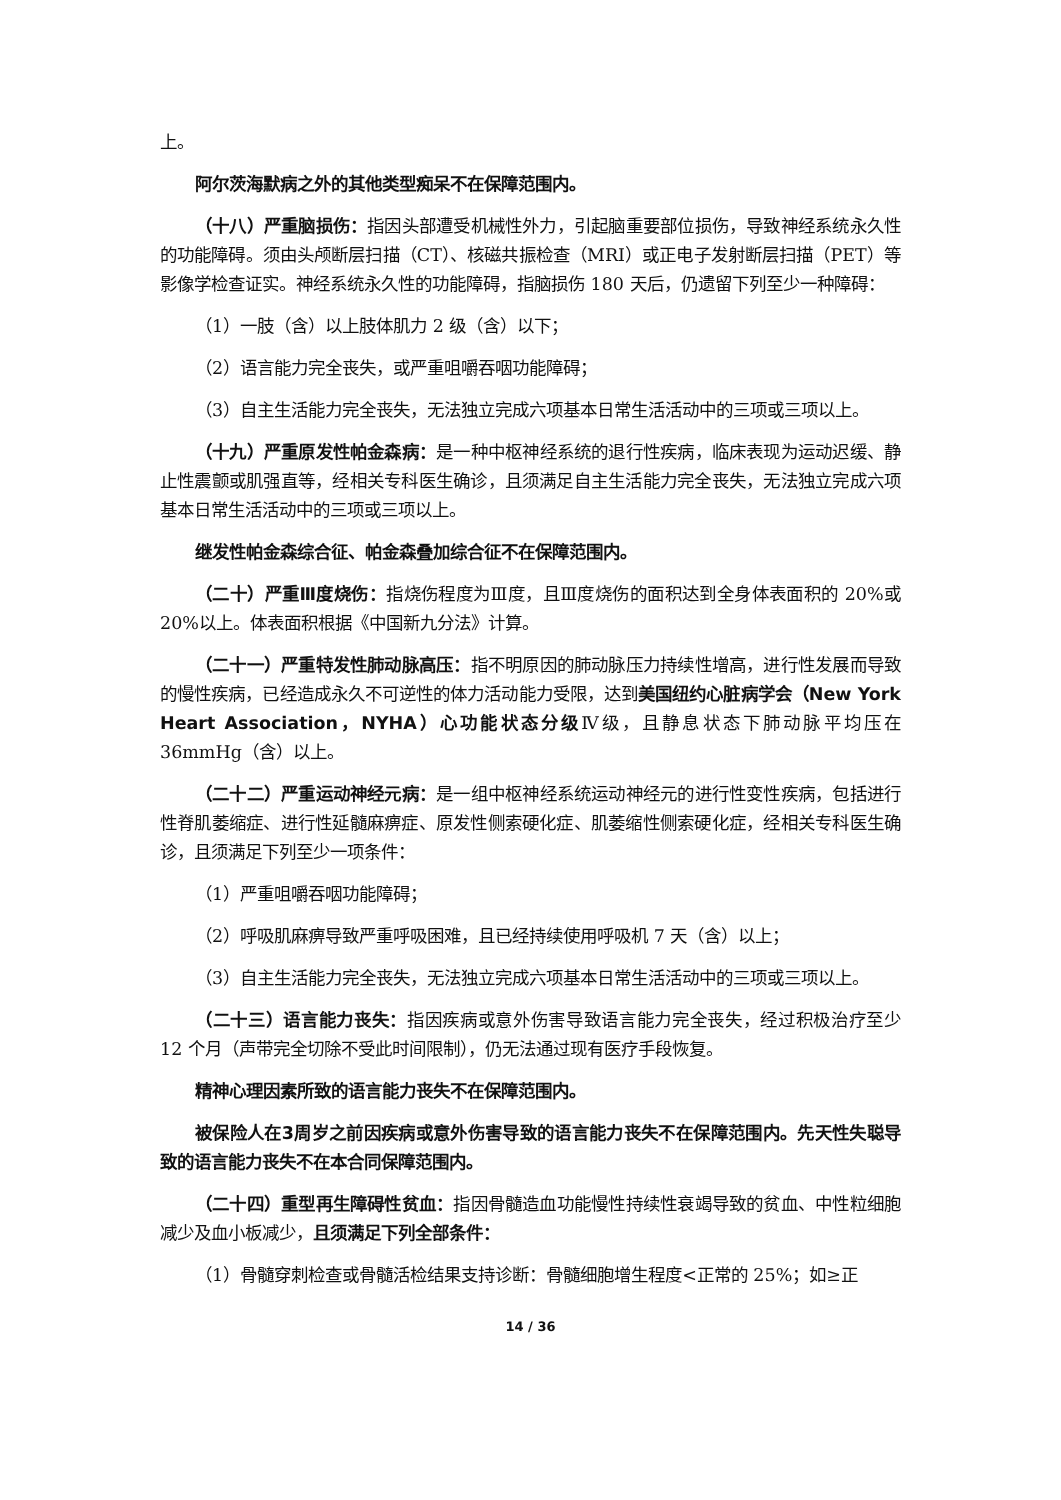上。
阿尔茨海默病之外的其他类型痴呆不在保障范围内。
（十八）严重脑损伤：指因头部遭受机械性外力，引起脑重要部位损伤，导致神经系统永久性的功能障碍。须由头颅断层扫描（CT）、核磁共振检查（MRI）或正电子发射断层扫描（PET）等影像学检查证实。神经系统永久性的功能障碍，指脑损伤 180 天后，仍遗留下列至少一种障碍：
（1）一肢（含）以上肢体肌力 2 级（含）以下；
（2）语言能力完全丧失，或严重咀嚼吞咽功能障碍；
（3）自主生活能力完全丧失，无法独立完成六项基本日常生活活动中的三项或三项以上。
（十九）严重原发性帕金森病：是一种中枢神经系统的退行性疾病，临床表现为运动迟缓、静止性震颤或肌强直等，经相关专科医生确诊，且须满足自主生活能力完全丧失，无法独立完成六项基本日常生活活动中的三项或三项以上。
继发性帕金森综合征、帕金森叠加综合征不在保障范围内。
（二十）严重Ⅲ度烧伤：指烧伤程度为Ⅲ度，且Ⅲ度烧伤的面积达到全身体表面积的 20%或 20%以上。体表面积根据《中国新九分法》计算。
（二十一）严重特发性肺动脉高压：指不明原因的肺动脉压力持续性增高，进行性发展而导致的慢性疾病，已经造成永久不可逆性的体力活动能力受限，达到美国纽约心脏病学会（New York Heart Association，NYHA）心功能状态分级Ⅳ级，且静息状态下肺动脉平均压在 36mmHg（含）以上。
（二十二）严重运动神经元病：是一组中枢神经系统运动神经元的进行性变性疾病，包括进行性脊肌萎缩症、进行性延髓麻痹症、原发性侧索硬化症、肌萎缩性侧索硬化症，经相关专科医生确诊，且须满足下列至少一项条件：
（1）严重咀嚼吞咽功能障碍；
（2）呼吸肌麻痹导致严重呼吸困难，且已经持续使用呼吸机 7 天（含）以上；
（3）自主生活能力完全丧失，无法独立完成六项基本日常生活活动中的三项或三项以上。
（二十三）语言能力丧失：指因疾病或意外伤害导致语言能力完全丧失，经过积极治疗至少 12 个月（声带完全切除不受此时间限制），仍无法通过现有医疗手段恢复。
精神心理因素所致的语言能力丧失不在保障范围内。
被保险人在3周岁之前因疾病或意外伤害导致的语言能力丧失不在保障范围内。先天性失聪导致的语言能力丧失不在本合同保障范围内。
（二十四）重型再生障碍性贫血：指因骨髓造血功能慢性持续性衰竭导致的贫血、中性粒细胞减少及血小板减少，且须满足下列全部条件：
（1）骨髓穿刺检查或骨髓活检结果支持诊断：骨髓细胞增生程度<正常的 25%；如≥正
14 / 36